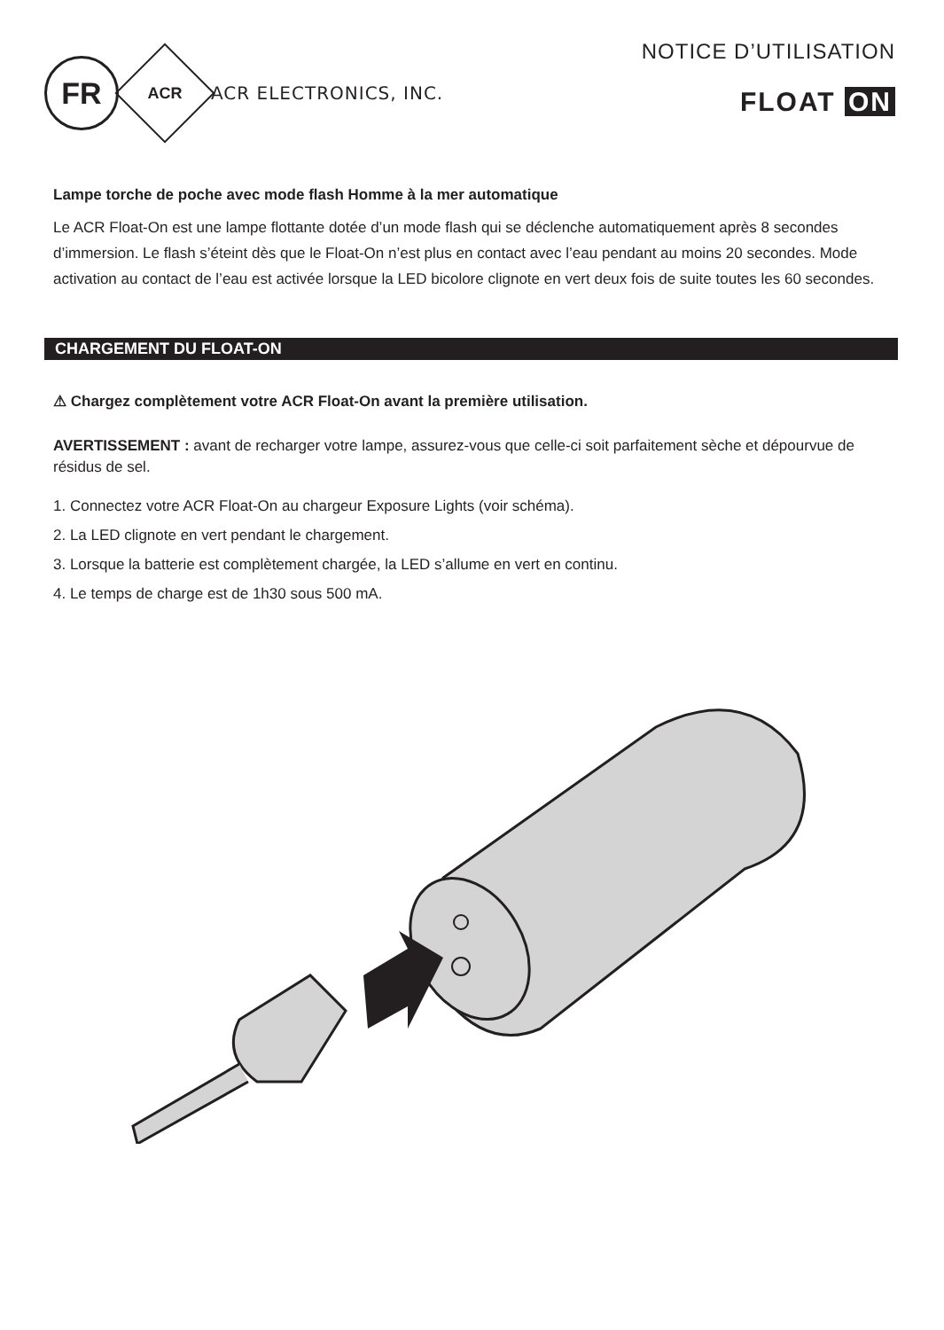FR
ACR
ACR ELECTRONICS, INC.
NOTICE D’UTILISATION
FLOAT ON
Lampe torche de poche avec mode flash Homme à la mer automatique
Le ACR Float-On est une lampe flottante dotée d’un mode flash qui se déclenche automatiquement après 8 secondes d’immersion. Le flash s’éteint dès que le Float-On n’est plus en contact avec l’eau pendant au moins 20 secondes. Mode activation au contact de l’eau est activée lorsque la LED bicolore clignote en vert deux fois de suite toutes les 60 secondes.
CHARGEMENT DU FLOAT-ON
⚠ Chargez complètement votre ACR Float-On avant la première utilisation.
AVERTISSEMENT : avant de recharger votre lampe, assurez-vous que celle-ci soit parfaitement sèche et dépourvue de résidus de sel.
1. Connectez votre ACR Float-On au chargeur Exposure Lights (voir schéma).
2. La LED clignote en vert pendant le chargement.
3. Lorsque la batterie est complètement chargée, la LED s’allume en vert en continu.
4. Le temps de charge est de 1h30 sous 500 mA.